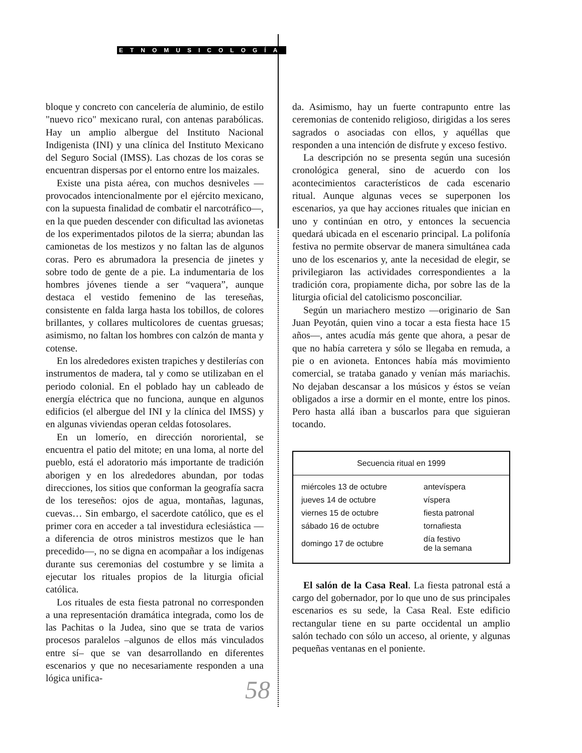ETNOMUSICOLOGÍA
bloque y concreto con cancelería de aluminio, de estilo "nuevo rico" mexicano rural, con antenas parabólicas. Hay un amplio albergue del Instituto Nacional Indigenista (INI) y una clínica del Instituto Mexicano del Seguro Social (IMSS). Las chozas de los coras se encuentran dispersas por el entorno entre los maizales.
Existe una pista aérea, con muchos desniveles —provocados intencionalmente por el ejército mexicano, con la supuesta finalidad de combatir el narcotráfico—, en la que pueden descender con dificultad las avionetas de los experimentados pilotos de la sierra; abundan las camionetas de los mestizos y no faltan las de algunos coras. Pero es abrumadora la presencia de jinetes y sobre todo de gente de a pie. La indumentaria de los hombres jóvenes tiende a ser “vaquera”, aunque destaca el vestido femenino de las tereseñas, consistente en falda larga hasta los tobillos, de colores brillantes, y collares multicolores de cuentas gruesas; asimismo, no faltan los hombres con calzón de manta y cotense.
En los alrededores existen trapiches y destilerías con instrumentos de madera, tal y como se utilizaban en el periodo colonial. En el poblado hay un cableado de energía eléctrica que no funciona, aunque en algunos edificios (el albergue del INI y la clínica del IMSS) y en algunas viviendas operan celdas fotosolares.
En un lomerío, en dirección nororiental, se encuentra el patio del mitote; en una loma, al norte del pueblo, está el adoratorio más importante de tradición aborigen y en los alrededores abundan, por todas direcciones, los sitios que conforman la geografía sacra de los tereseños: ojos de agua, montañas, lagunas, cuevas… Sin embargo, el sacerdote católico, que es el primer cora en acceder a tal investidura eclesiástica —a diferencia de otros ministros mestizos que le han precedido—, no se digna en acompañar a los indígenas durante sus ceremonias del costumbre y se limita a ejecutar los rituales propios de la liturgia oficial católica.
Los rituales de esta fiesta patronal no corresponden a una representación dramática integrada, como los de las Pachitas o la Judea, sino que se trata de varios procesos paralelos –algunos de ellos más vinculados entre sí– que se van desarrollando en diferentes escenarios y que no necesariamente responden a una lógica unifica-
da. Asimismo, hay un fuerte contrapunto entre las ceremonias de contenido religioso, dirigidas a los seres sagrados o asociadas con ellos, y aquéllas que responden a una intención de disfrute y exceso festivo.
La descripción no se presenta según una sucesión cronológica general, sino de acuerdo con los acontecimientos característicos de cada escenario ritual. Aunque algunas veces se superponen los escenarios, ya que hay acciones rituales que inician en uno y continúan en otro, y entonces la secuencia quedará ubicada en el escenario principal. La polifonía festiva no permite observar de manera simultánea cada uno de los escenarios y, ante la necesidad de elegir, se privilegiaron las actividades correspondientes a la tradición cora, propiamente dicha, por sobre las de la liturgia oficial del catolicismo posconciliar.
Según un mariachero mestizo —originario de San Juan Peyotán, quien vino a tocar a esta fiesta hace 15 años—, antes acudía más gente que ahora, a pesar de que no había carretera y sólo se llegaba en remuda, a pie o en avioneta. Entonces había más movimiento comercial, se trataba ganado y venían más mariachis. No dejaban descansar a los músicos y éstos se veían obligados a irse a dormir en el monte, entre los pinos. Pero hasta allá iban a buscarlos para que siguieran tocando.
Secuencia ritual en 1999
| miércoles 13 de octubre | antevíspera |
| jueves 14 de octubre | víspera |
| viernes 15 de octubre | fiesta patronal |
| sábado 16 de octubre | tornafiesta |
| domingo 17 de octubre | día festivo de la semana |
El salón de la Casa Real. La fiesta patronal está a cargo del gobernador, por lo que uno de sus principales escenarios es su sede, la Casa Real. Este edificio rectangular tiene en su parte occidental un amplio salón techado con sólo un acceso, al oriente, y algunas pequeñas ventanas en el poniente.
58